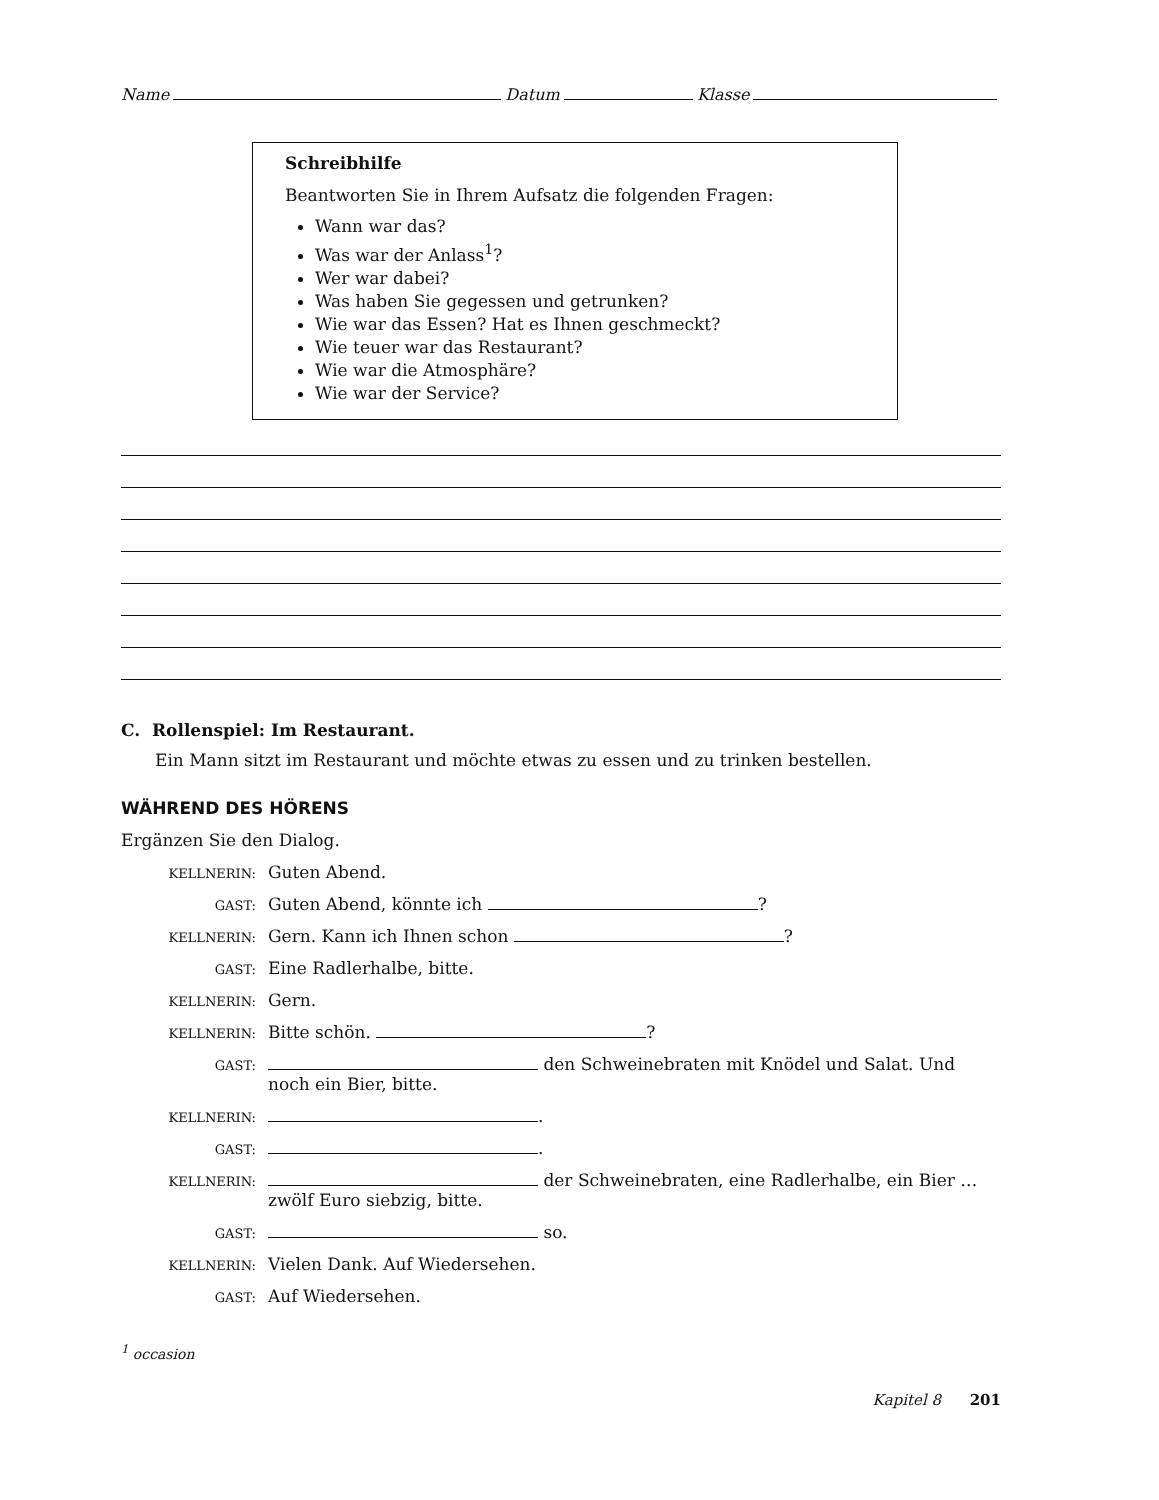Name Datum Klasse
Schreibhilfe
Beantworten Sie in Ihrem Aufsatz die folgenden Fragen:
Wann war das?
Was war der Anlass<sup>1</sup>?
Wer war dabei?
Was haben Sie gegessen und getrunken?
Wie war das Essen? Hat es Ihnen geschmeckt?
Wie teuer war das Restaurant?
Wie war die Atmosphäre?
Wie war der Service?
C. Rollenspiel: Im Restaurant.
Ein Mann sitzt im Restaurant und möchte etwas zu essen und zu trinken bestellen.
WÄHREND DES HÖRENS
Ergänzen Sie den Dialog.
KELLNERIN: Guten Abend.
GAST: Guten Abend, könnte ich ?
KELLNERIN: Gern. Kann ich Ihnen schon ?
GAST: Eine Radlerhalbe, bitte.
KELLNERIN: Gern.
KELLNERIN: Bitte schön. ?
GAST: den Schweinebraten mit Knödel und Salat. Und noch ein Bier, bitte.
KELLNERIN: .
GAST: .
KELLNERIN: der Schweinebraten, eine Radlerhalbe, ein Bier … zwölf Euro siebzig, bitte.
GAST: so.
KELLNERIN: Vielen Dank. Auf Wiedersehen.
GAST: Auf Wiedersehen.
<sup>1</sup> occasion
Kapitel 8 201